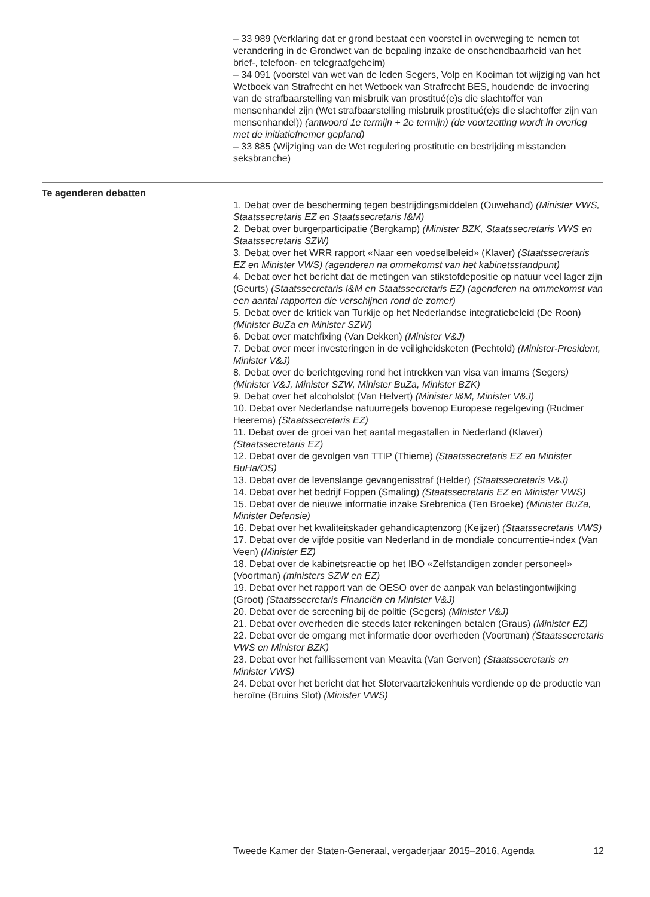– 33 989 (Verklaring dat er grond bestaat een voorstel in overweging te nemen tot verandering in de Grondwet van de bepaling inzake de onschendbaarheid van het brief-, telefoon- en telegraafgeheim)
– 34 091 (voorstel van wet van de leden Segers, Volp en Kooiman tot wijziging van het Wetboek van Strafrecht en het Wetboek van Strafrecht BES, houdende de invoering van de strafbaarstelling van misbruik van prostitué(e)s die slachtoffer van mensenhandel zijn (Wet strafbaarstelling misbruik prostitué(e)s die slachtoffer zijn van mensenhandel)) (antwoord 1e termijn + 2e termijn) (de voortzetting wordt in overleg met de initiatiefnemer gepland)
– 33 885 (Wijziging van de Wet regulering prostitutie en bestrijding misstanden seksbranche)
Te agenderen debatten
1. Debat over de bescherming tegen bestrijdingsmiddelen (Ouwehand) (Minister VWS, Staatssecretaris EZ en Staatssecretaris I&M)
2. Debat over burgerparticipatie (Bergkamp) (Minister BZK, Staatssecretaris VWS en Staatssecretaris SZW)
3. Debat over het WRR rapport «Naar een voedselbeleid» (Klaver) (Staatssecretaris EZ en Minister VWS) (agenderen na ommekomst van het kabinetsstandpunt)
4. Debat over het bericht dat de metingen van stikstofdepositie op natuur veel lager zijn (Geurts) (Staatssecretaris I&M en Staatssecretaris EZ) (agenderen na ommekomst van een aantal rapporten die verschijnen rond de zomer)
5. Debat over de kritiek van Turkije op het Nederlandse integratiebeleid (De Roon) (Minister BuZa en Minister SZW)
6. Debat over matchfixing (Van Dekken) (Minister V&J)
7. Debat over meer investeringen in de veiligheidsketen (Pechtold) (Minister-President, Minister V&J)
8. Debat over de berichtgeving rond het intrekken van visa van imams (Segers) (Minister V&J, Minister SZW, Minister BuZa, Minister BZK)
9. Debat over het alcoholslot (Van Helvert) (Minister I&M, Minister V&J)
10. Debat over Nederlandse natuurregels bovenop Europese regelgeving (Rudmer Heerema) (Staatssecretaris EZ)
11. Debat over de groei van het aantal megastallen in Nederland (Klaver) (Staatssecretaris EZ)
12. Debat over de gevolgen van TTIP (Thieme) (Staatssecretaris EZ en Minister BuHa/OS)
13. Debat over de levenslange gevangenisstraf (Helder) (Staatssecretaris V&J)
14. Debat over het bedrijf Foppen (Smaling) (Staatssecretaris EZ en Minister VWS)
15. Debat over de nieuwe informatie inzake Srebrenica (Ten Broeke) (Minister BuZa, Minister Defensie)
16. Debat over het kwaliteitskader gehandicaptenzorg (Keijzer) (Staatssecretaris VWS)
17. Debat over de vijfde positie van Nederland in de mondiale concurrentie-index (Van Veen) (Minister EZ)
18. Debat over de kabinetsreactie op het IBO «Zelfstandigen zonder personeel» (Voortman) (ministers SZW en EZ)
19. Debat over het rapport van de OESO over de aanpak van belastingontwijking (Groot) (Staatssecretaris Financiën en Minister V&J)
20. Debat over de screening bij de politie (Segers) (Minister V&J)
21. Debat over overheden die steeds later rekeningen betalen (Graus) (Minister EZ)
22. Debat over de omgang met informatie door overheden (Voortman) (Staatssecretaris VWS en Minister BZK)
23. Debat over het faillissement van Meavita (Van Gerven) (Staatssecretaris en Minister VWS)
24. Debat over het bericht dat het Slotervaartziekenhuis verdiende op de productie van heroïne (Bruins Slot) (Minister VWS)
Tweede Kamer der Staten-Generaal, vergaderjaar 2015–2016, Agenda 12